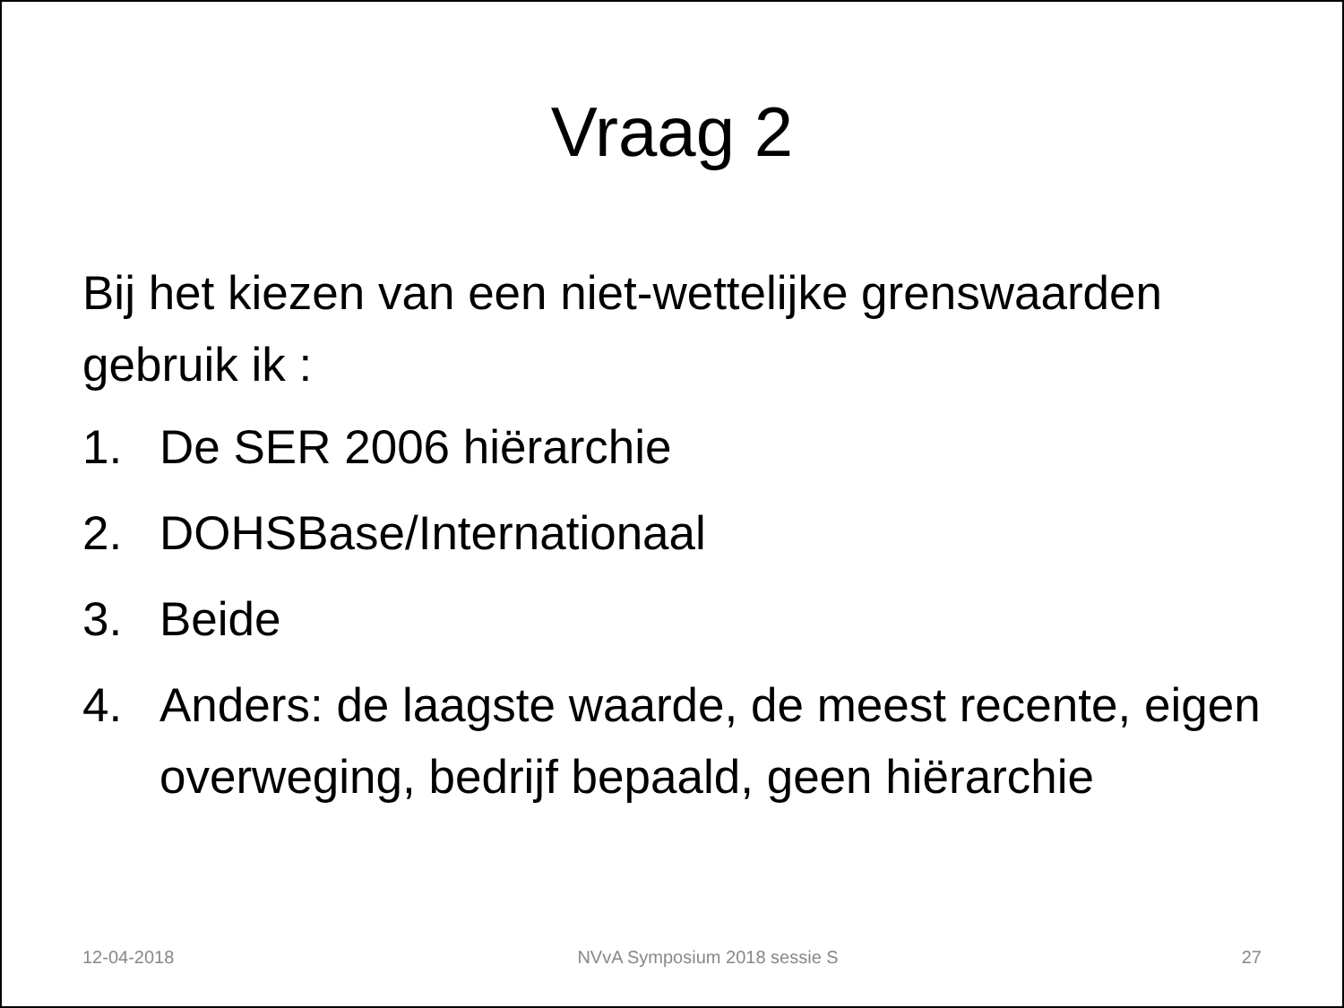Vraag 2
Bij het kiezen van een niet-wettelijke grenswaarden gebruik ik :
1. De SER 2006 hiërarchie
2. DOHSBase/Internationaal
3. Beide
4. Anders: de laagste waarde, de meest recente, eigen overweging, bedrijf bepaald, geen hiërarchie
12-04-2018 NVvA Symposium 2018 sessie S 27